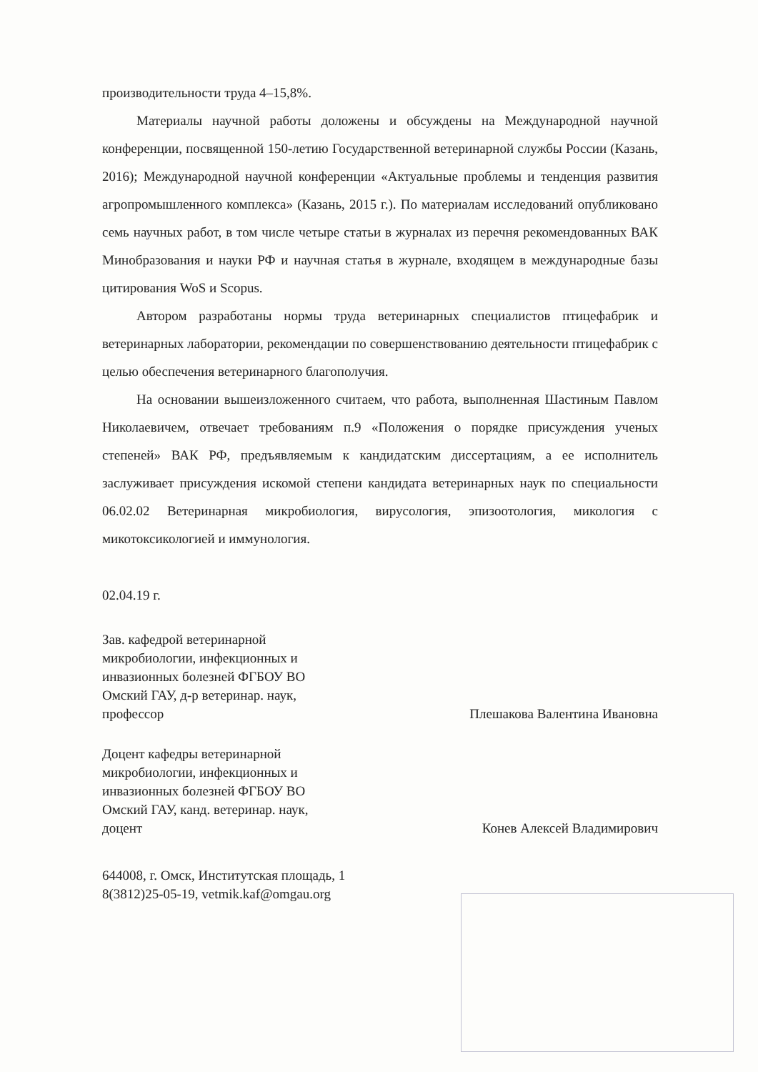производительности труда 4–15,8%.
Материалы научной работы доложены и обсуждены на Международной научной конференции, посвященной 150-летию Государственной ветеринарной службы России (Казань, 2016); Международной научной конференции «Актуальные проблемы и тенденция развития агропромышленного комплекса» (Казань, 2015 г.). По материалам исследований опубликовано семь научных работ, в том числе четыре статьи в журналах из перечня рекомендованных ВАК Минобразования и науки РФ и научная статья в журнале, входящем в международные базы цитирования WoS и Scopus.
Автором разработаны нормы труда ветеринарных специалистов птицефабрик и ветеринарных лаборатории, рекомендации по совершенствованию деятельности птицефабрик с целью обеспечения ветеринарного благополучия.
На основании вышеизложенного считаем, что работа, выполненная Шастиным Павлом Николаевичем, отвечает требованиям п.9 «Положения о порядке присуждения ученых степеней» ВАК РФ, предъявляемым к кандидатским диссертациям, а ее исполнитель заслуживает присуждения искомой степени кандидата ветеринарных наук по специальности 06.02.02 Ветеринарная микробиология, вирусология, эпизоотология, микология с микотоксикологией и иммунология.
02.04.19 г.
Зав. кафедрой ветеринарной микробиологии, инфекционных и инвазионных болезней ФГБОУ ВО Омский ГАУ, д-р ветеринар. наук, профессор
Плешакова Валентина Ивановна
Доцент кафедры ветеринарной микробиологии, инфекционных и инвазионных болезней ФГБОУ ВО Омский ГАУ, канд. ветеринар. наук, доцент
Конев Алексей Владимирович
644008, г. Омск, Институтская площадь, 1
8(3812)25-05-19, vetmik.kaf@omgau.org